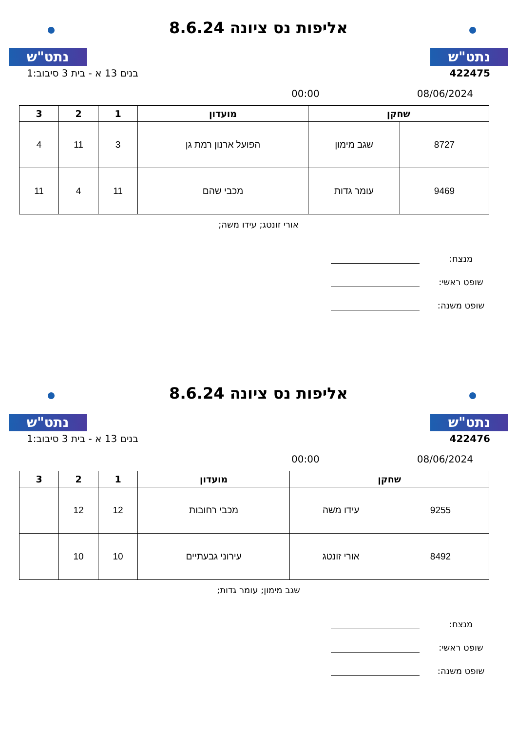נתט"ש
אליפות נס ציונה 8.6.24
נתט"ש
422475 בנים 13 א - בית 3 סיבוב:1
08/06/2024 00:00
| שחקן | | מועדון | 1 | 2 | 3 |
| --- | --- | --- | --- | --- | --- |
| 8727 | שגב מימון | הפועל ארנון רמת גן | 3 | 11 | 4 |
| 9469 | עומר גדות | מכבי שהם | 11 | 4 | 11 |
אורי זונטג; עידו משה;
מנצח:
שופט ראשי:
שופט משנה:
נתט"ש
אליפות נס ציונה 8.6.24
נתט"ש
422476 בנים 13 א - בית 3 סיבוב:1
08/06/2024 00:00
| שחקן | | מועדון | 1 | 2 | 3 |
| --- | --- | --- | --- | --- | --- |
| 9255 | עידו משה | מכבי רחובות | 12 | 12 | |
| 8492 | אורי זונטג | עירוני גבעתיים | 10 | 10 | |
שגב מימון; עומר גדות;
מנצח:
שופט ראשי:
שופט משנה: